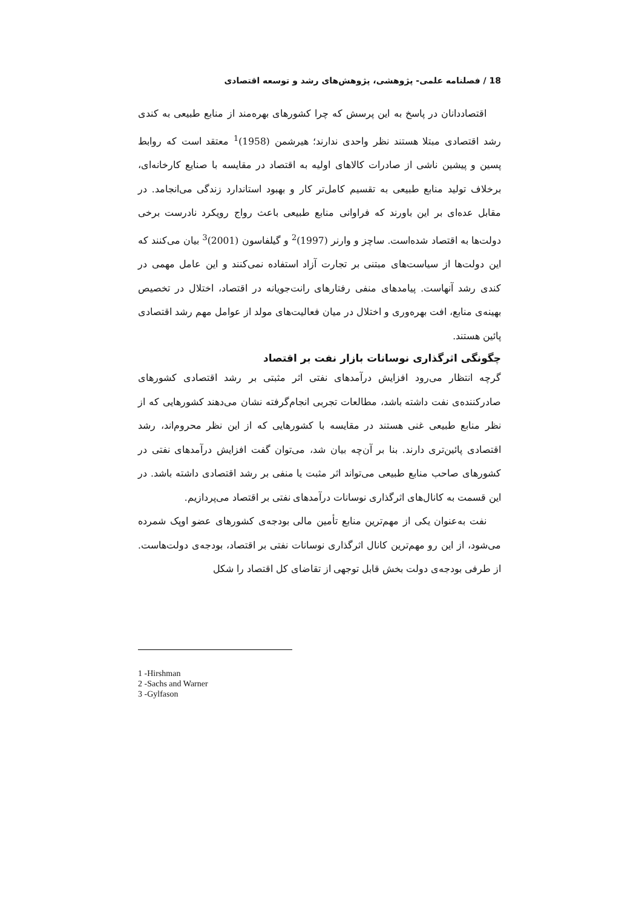18 / فصلنامه علمی- پژوهشی، پژوهش‌های رشد و توسعه اقتصادی
اقتصاددانان در پاسخ به این پرسش که چرا کشورهای بهره‌مند از منابع طبیعی به کندی رشد اقتصادی مبتلا هستند نظر واحدی ندارند؛ هیرشمن (1958)<sup>1</sup> معتقد است که روابط پسین و پیشین ناشی از صادرات کالاهای اولیه به اقتصاد در مقایسه با صنایع کارخانه‌ای، برخلاف تولید منابع طبیعی به تقسیم کامل‌تر کار و بهبود استاندارد زندگی می‌انجامد. در مقابل عده‌ای بر این باورند که فراوانی منابع طبیعی باعث رواج رویکرد نادرست برخی دولت‌ها به اقتصاد شده‌است. ساچز و وارنر (1997)<sup>2</sup> و گیلفاسون (2001)<sup>3</sup> بیان می‌کنند که این دولت‌ها از سیاست‌های مبتنی بر تجارت آزاد استفاده نمی‌کنند و این عامل مهمی در کندی رشد آنهاست. پیامدهای منفی رفتارهای رانت‌جویانه در اقتصاد، اختلال در تخصیص بهینه‌ی منابع، افت بهره‌وری و اختلال در میان فعالیت‌های مولد از عوامل مهم رشد اقتصادی پائین هستند.
چگونگی اثرگذاری نوسانات بازار نفت بر اقتصاد
گرچه انتظار می‌رود افزایش درآمدهای نفتی اثر مثبتی بر رشد اقتصادی کشورهای صادرکننده‌ی نفت داشته باشد، مطالعات تجربی انجام‌گرفته نشان می‌دهند کشورهایی که از نظر منابع طبیعی غنی هستند در مقایسه با کشورهایی که از این نظر محروم‌اند، رشد اقتصادی پائین‌تری دارند. بنا بر آن‌چه بیان شد، می‌توان گفت افزایش درآمدهای نفتی در کشورهای صاحب منابع طبیعی می‌تواند اثر مثبت یا منفی بر رشد اقتصادی داشته باشد. در این قسمت به کانال‌های اثرگذاری نوسانات درآمدهای نفتی بر اقتصاد می‌پردازیم.
نفت به‌عنوان یکی از مهم‌ترین منابع تأمین مالی بودجه‌ی کشورهای عضو اوپک شمرده می‌شود، از این رو مهم‌ترین کانال اثرگذاری نوسانات نفتی بر اقتصاد، بودجه‌ی دولت‌هاست. از طرفی بودجه‌ی دولت بخش قابل توجهی از تقاضای کل اقتصاد را شکل
1 -Hirshman
2 -Sachs and Warner
3 -Gylfason